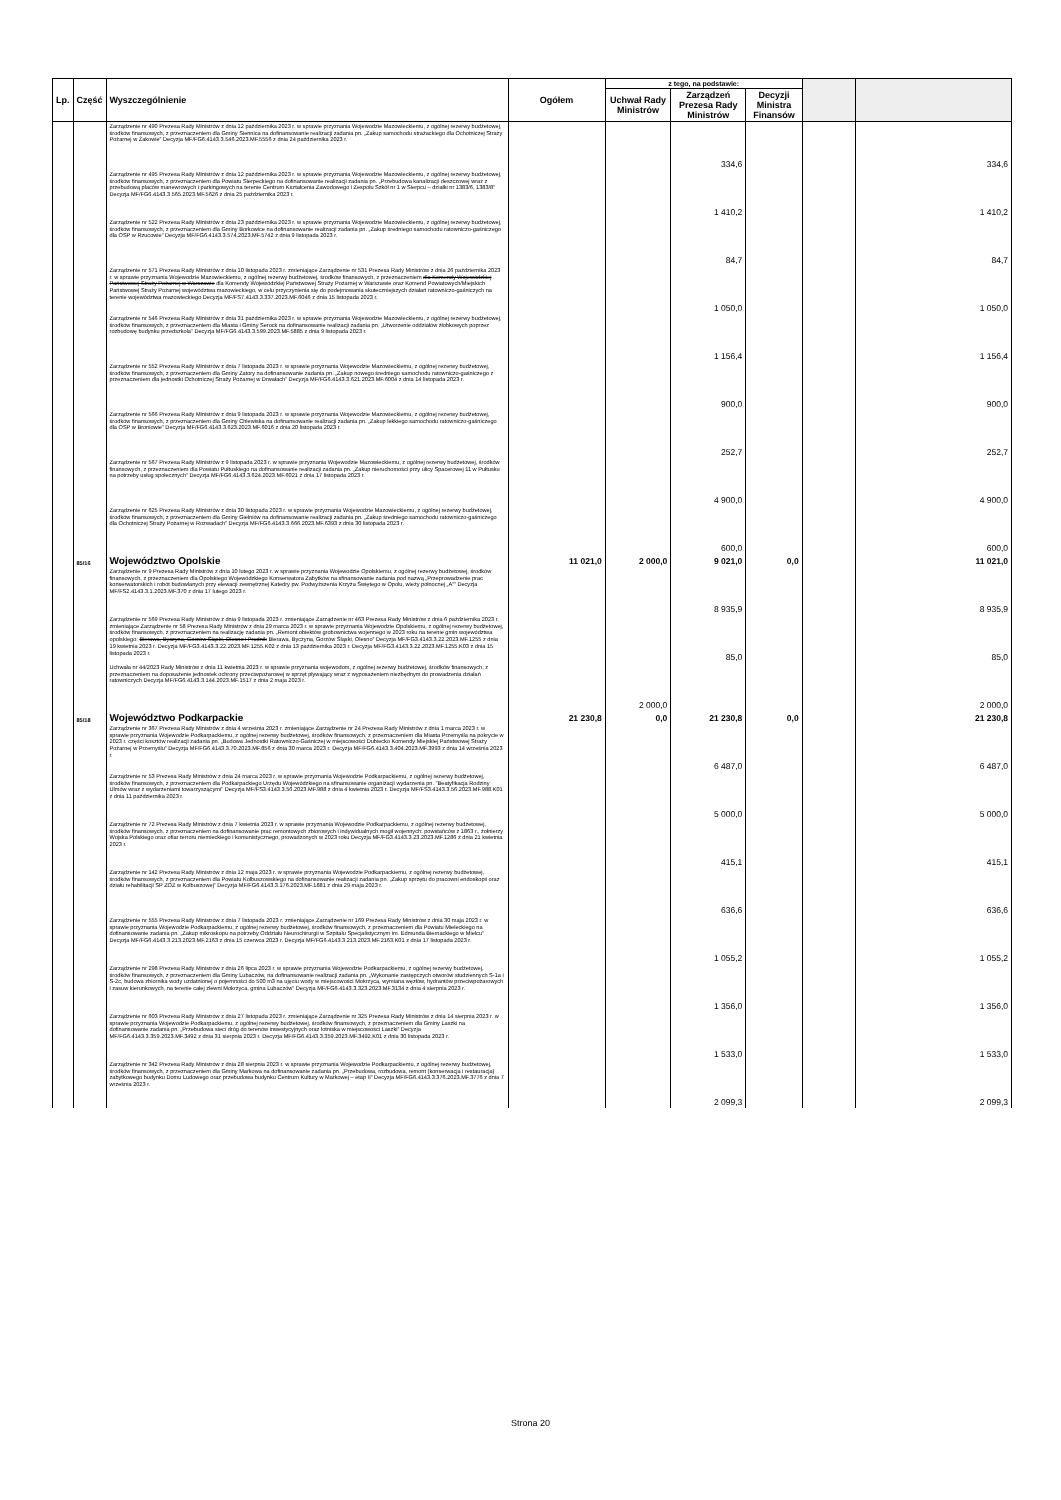| Lp. | Część | Wyszczególnienie | Ogółem | z tego, na podstawie: | | | | |
| --- | --- | --- | --- | --- | --- | --- | --- | --- |
| | | | | Uchwał Rady Ministrów | Zarządzeń Prezesa Rady Ministrów | Decyzji Ministra Finansów | | |
| | | Zarządzenie nr 490 Prezesa Rady Ministrów z dnia 12 października 2023 r. w sprawie przyznania Wojewodzie Mazowieckiemu, z ogólnej rezerwy budżetowej, środków finansowych, z przeznaczeniem dla Gminy Siennica na dofinansowanie realizacji zadania pn. „Zakup samochodu strażackiego dla Ochotniczej Straży Pożarnej w Żakowie” Decyzja MF/FG6.4143.3.546.2023.MF.5556 z dnia 24 października 2023 r. | | | 334,6 | | | 334,6 |
| | | Zarządzenie nr 495 Prezesa Rady Ministrów z dnia 12 października 2023 r. w sprawie przyznania Wojewodzie Mazowieckiemu, z ogólnej rezerwy budżetowej, środków finansowych, z przeznaczeniem dla Powiatu Sierpeckiego na dofinansowanie realizacji zadania pn. „Przebudowa kanalizacji deszczowej wraz z przebudową placów manewrowych i parkingowych na terenie Centrum Kształcenia Zawodowego i Zespołu Szkół nr 1 w Sierpcu – działki nr 1383/6, 1383/8” Decyzja MF/FG6.4143.3.565.2023.MF.5626 z dnia 25 października 2023 r. | | | 1 410,2 | | | 1 410,2 |
| | | Zarządzenie nr 522 Prezesa Rady Ministrów z dnia 23 października 2023 r. w sprawie przyznania Wojewodzie Mazowieckiemu, z ogólnej rezerwy budżetowej, środków finansowych, z przeznaczeniem dla Gminy Borkowice na dofinansowanie realizacji zadania pn. „Zakup średniego samochodu ratowniczo-gaśniczego dla OSP w Rzucowie” Decyzja MF/FG6.4143.3.574.2023.MF.5742 z dnia 9 listopada 2023 r. | | | 84,7 | | | 84,7 |
| | | Zarządzenie nr 571 Prezesa Rady Ministrów z dnia 10 listopada 2023 r. zmieniające Zarządzenie nr 531 Prezesa Rady Ministrów z dnia 26 października 2023 r. w sprawie przyznania Wojewodzie Mazowieckiemu, z ogólnej rezerwy budżetowej, środków finansowych, z przeznaczeniem dla Komendy Wojewódzkiej Państwowej Straży Pożarnej w Warszawie dla Komendy Wojewódzkiej Państwowej Straży Pożarnej w Warszawie oraz Komend Powiatowych/Miejskich Państwowej Straży Pożarnej województwa mazowieckiego, w celu przyczynienia się do podejmowania skuteczniejszych działań ratowniczo-gaśniczych na terenie województwa mazowieckiego Decyzja MF/FS7.4143.3.337.2023.MF.6046 z dnia 15 listopada 2023 r. | | | 1 050,0 | | | 1 050,0 |
| | | Zarządzenie nr 546 Prezesa Rady Ministrów z dnia 31 października 2023 r. w sprawie przyznania Wojewodzie Mazowieckiemu, z ogólnej rezerwy budżetowej, środków finansowych, z przeznaczeniem dla Miasta i Gminy Serock na dofinansowanie realizacji zadania pn. „Utworzenie oddziałów żłobkowych poprzez rozbudowę budynku przedszkola” Decyzja MF/FG6.4143.3.599.2023.MF.5885 z dnia 9 listopada 2023 r. | | | 1 156,4 | | | 1 156,4 |
| | | Zarządzenie nr 552 Prezesa Rady Ministrów z dnia 7 listopada 2023 r. w sprawie przyznania Wojewodzie Mazowieckiemu, z ogólnej rezerwy budżetowej, środków finansowych, z przeznaczeniem dla Gminy Zatory na dofinansowanie zadania pn. „Zakup nowego średniego samochodu ratowniczo-gaśniczego z przeznaczeniem dla jednostki Ochotniczej Straży Pożarnej w Drwałach” Decyzja MF/FG6.4143.3.621.2023.MF.6004 z dnia 14 listopada 2023 r. | | | 900,0 | | | 900,0 |
| | | Zarządzenie nr 566 Prezesa Rady Ministrów z dnia 9 listopada 2023 r. w sprawie przyznania Wojewodzie Mazowieckiemu, z ogólnej rezerwy budżetowej, środków finansowych, z przeznaczeniem dla Gminy Chlewiska na dofinansowanie realizacji zadania pn. „Zakup lekkiego samochodu ratowniczo-gaśniczego dla OSP w Broniowie” Decyzja MF/FG6.4143.3.623.2023.MF.6016 z dnia 20 listopada 2023 r. | | | 252,7 | | | 252,7 |
| | | Zarządzenie nr 567 Prezesa Rady Ministrów z 9 listopada 2023 r. w sprawie przyznania Wojewodzie Mazowieckiemu, z ogólnej rezerwy budżetowej, środków finansowych, z przeznaczeniem dla Powiatu Pułtuskiego na dofinansowanie realizacji zadania pn. „Zakup nieruchomości przy ulicy Spacerowej 11 w Pułtusku na potrzeby usług społecznych” Decyzja MF/FG6.4143.3.624.2023.MF.6021 z dnia 17 listopada 2023 r. | | | 4 900,0 | | | 4 900,0 |
| | | Zarządzenie nr 625 Prezesa Rady Ministrów z dnia 30 listopada 2023 r. w sprawie przyznania Wojewodzie Mazowieckiemu, z ogólnej rezerwy budżetowej, środków finansowych, z przeznaczeniem dla Gminy Gielniów na dofinansowanie realizacji zadania pn. „Zakup średniego samochodu ratowniczo-gaśniczego dla Ochotniczej Straży Pożarnej w Rozwadach” Decyzja MF/FG6.4143.3.666.2023.MF.6393 z dnia 30 listopada 2023 r. | | | 600,0 | | | 600,0 |
| | 85/16 | Województwo Opolskie | 11 021,0 | 2 000,0 | 9 021,0 | 0,0 | | 11 021,0 |
| | | Zarządzenie nr 9 Prezesa Rady Ministrów z dnia 10 lutego 2023 r. w sprawie przyznania Wojewodzie Opolskiemu, z ogólnej rezerwy budżetowej, środków finansowych, z przeznaczeniem dla Opolskiego Wojewódzkiego Konserwatora Zabytków na sfinansowanie zadania pod nazwą „Przeprowadzenie prac konserwatorskich i robót budowlanych przy elewacji zewnętrznej Katedry pw. Podwyższenia Krzyża Świętego w Opolu, wieży północnej „A”” Decyzja MF/FS2.4143.3.1.2023.MF.370 z dnia 17 lutego 2023 r. | | | 8 935,9 | | | 8 935,9 |
| | | Zarządzenie nr 569 Prezesa Rady Ministrów z dnia 9 listopada 2023 r. zmieniające Zarządzenie nr 463 Prezesa Rady Ministrów z dnia 6 października 2023 r. zmieniające Zarządzenie nr 58 Prezesa Rady Ministrów z dnia 29 marca 2023 r. w sprawie przyznania Wojewodzie Opolskiemu, z ogólnej rezerwy budżetowej, środków finansowych, z przeznaczeniem na realizację zadania pn. „Remont obiektów grobownictwa wojennego w 2023 roku na terenie gmin województwa opolskiego: Bierawa, Byczyna, Gorzów Śląski, Olesno i Prudnik Bierawa, Byczyna, Gorzów Śląski, Olesno” Decyzja MF/FG3.4143.3.22.2023.MF.1255 z dnia 19 kwietnia 2023 r. Decyzja MF/FG3.4143.3.22.2023.MF.1255.K02 z dnia 13 października 2023 r. Decyzja MF/FG3.4143.3.22.2023.MF.1255.K03 z dnia 15 listopada 2023 r. | | | 85,0 | | | 85,0 |
| | | Uchwała nr 44/2023 Rady Ministrów z dnia 11 kwietnia 2023 r. w sprawie przyznania wojewodom, z ogólnej rezerwy budżetowej, środków finansowych, z przeznaczeniem na doposażenie jednostek ochrony przeciwpożarowej w sprzęt pływający wraz z wyposażeniem niezbędnym do prowadzenia działań ratowniczych Decyzja MF/FG6.4143.3.144.2023.MF.1517 z dnia 2 maja 2023 r. | | 2 000,0 | | | | 2 000,0 |
| | 85/18 | Województwo Podkarpackie | 21 230,8 | 0,0 | 21 230,8 | 0,0 | | 21 230,8 |
| | | Zarządzenie nr 367 Prezesa Rady Ministrów z dnia 4 września 2023 r. zmieniające Zarządzenie nr 24 Prezesa Rady Ministrów z dnia 1 marca 2023 r. w sprawie przyznania Wojewodzie Podkarpackiemu, z ogólnej rezerwy budżetowej, środków finansowych, z przeznaczeniem dla Miasta Przemyśla na pokrycie w 2023 r. części kosztów realizacji zadania pn. „Budowa Jednostki Ratowniczo-Gaśniczej w miejscowości Dubiecko Komendy Miejskiej Państwowej Straży Pożarnej w Przemyślu” Decyzja MF/FG6.4143.3.70.2023.MF.856 z dnia 30 marca 2023 r. Decyzja MF/FG6.4143.3.404.2023.MF.3993 z dnia 14 września 2023 r. | | | 6 487,0 | | | 6 487,0 |
| | | Zarządzenie nr 53 Prezesa Rady Ministrów z dnia 24 marca 2023 r. w sprawie przyznania Wojewodzie Podkarpackiemu, z ogólnej rezerwy budżetowej, środków finansowych, z przeznaczeniem dla Podkarpackiego Urzędu Wojewódzkiego na sfinansowanie organizacji wydarzenia pn. "Beatyfikacja Rodziny Ulmów wraz z wydarzeniami towarzyszącymi" Decyzja MF/FS3.4143.3.56.2023.MF.988 z dnia 4 kwietnia 2023 r. Decyzja MF/FS3.4143.3.56.2023.MF.988.K01 z dnia 11 października 2023 r. | | | 5 000,0 | | | 5 000,0 |
| | | Zarządzenie nr 72 Prezesa Rady Ministrów z dnia 7 kwietnia 2023 r. w sprawie przyznania Wojewodzie Podkarpackiemu, z ogólnej rezerwy budżetowej, środków finansowych, z przeznaczeniem na dofinansowanie prac remontowych zbiorowych i indywidualnych mogił wojennych: powstańców z 1863 r., żołnierzy Wojska Polskiego oraz ofiar terroru niemieckiego i komunistycznego, prowadzonych w 2023 roku Decyzja MF/FG3.4143.3.23.2023.MF.1286 z dnia 21 kwietnia 2023 r. | | | 415,1 | | | 415,1 |
| | | Zarządzenie nr 142 Prezesa Rady Ministrów z dnia 12 maja 2023 r. w sprawie przyznania Wojewodzie Podkarpackiemu, z ogólnej rezerwy budżetowej, środków finansowych, z przeznaczeniem dla Powiatu Kolbuszowskiego na dofinansowanie realizacji zadania pn. „Zakup sprzętu do pracowni endoskopii oraz działu rehabilitacji SP ZOZ w Kolbuszowej” Decyzja MF/FG6.4143.3.176.2023.MF.1881 z dnia 29 maja 2023 r. | | | 636,6 | | | 636,6 |
| | | Zarządzenie nr 555 Prezesa Rady Ministrów z dnia 7 listopada 2023 r. zmieniające Zarządzenie nr 169 Prezesa Rady Ministrów z dnia 30 maja 2023 r. w sprawie przyznania Wojewodzie Podkarpackiemu, z ogólnej rezerwy budżetowej, środków finansowych, z przeznaczeniem dla Powiatu Mieleckiego na dofinansowanie zadania pn. „Zakup mikroskopu na potrzeby Oddziału Neurochirurgii w Szpitalu Specjalistycznym im. Edmunda Biernackiego w Mielcu” Decyzja MF/FG6.4143.3.213.2023.MF.2163 z dnia 15 czerwca 2023 r. Decyzja MF/FG6.4143.3.213.2023.MF.2163.K01 z dnia 17 listopada 2023 r. | | | 1 055,2 | | | 1 055,2 |
| | | Zarządzenie nr 298 Prezesa Rady Ministrów z dnia 26 lipca 2023 r. w sprawie przyznania Wojewodzie Podkarpackiemu, z ogólnej rezerwy budżetowej, środków finansowych, z przeznaczeniem dla Gminy Lubaczów, na dofinansowanie realizacji zadania pn. „Wykonanie zastępczych otworów studziennych S-1a i S-2c, budowa zbiornika wody uzdatnionej o pojemności do 500 m3 na ujęciu wody w miejscowości Mokrzyca, wymiana węzłów, hydrantów przeciwpożarowych i zasuw kierunkowych, na terenie całej zlewni Mokrzyca, gmina Lubaczów” Decyzja MF/FG6.4143.3.323.2023.MF.3134 z dnia 4 sierpnia 2023 r. | | | 1 356,0 | | | 1 356,0 |
| | | Zarządzenie nr 603 Prezesa Rady Ministrów z dnia 27 listopada 2023 r. zmieniające Zarządzenie nr 325 Prezesa Rady Ministrów z dnia 14 sierpnia 2023 r. w sprawie przyznania Wojewodzie Podkarpackiemu, z ogólnej rezerwy budżetowej, środków finansowych, z przeznaczeniem dla Gminy Laszki na dofinansowanie zadania pn. „Przebudowa sieci dróg do terenów inwestycyjnych oraz lotniska w miejscowości Laszki” Decyzja MF/FG6.4143.3.359.2023.MF.3492 z dnia 31 sierpnia 2023 r. Decyzja MF/FG6.4143.3.359.2023.MF.3492.K01 z dnia 30 listopada 2023 r. | | | 1 533,0 | | | 1 533,0 |
| | | Zarządzenie nr 342 Prezesa Rady Ministrów z dnia 28 sierpnia 2023 r. w sprawie przyznania Wojewodzie Podkarpackiemu, z ogólnej rezerwy budżetowej, środków finansowych, z przeznaczeniem dla Gminy Markowa na dofinansowanie zadania pn. „Przebudowa, rozbudowa, remont (konserwacja i restauracja) zabytkowego budynku Domu Ludowego oraz przebudowa budynku Centrum Kultury w Markowej – etap II” Decyzja MF/FG6.4143.3.376.2023.MF.3776 z dnia 7 września 2023 r. | | | 2 099,3 | | | 2 099,3 |
Strona 20